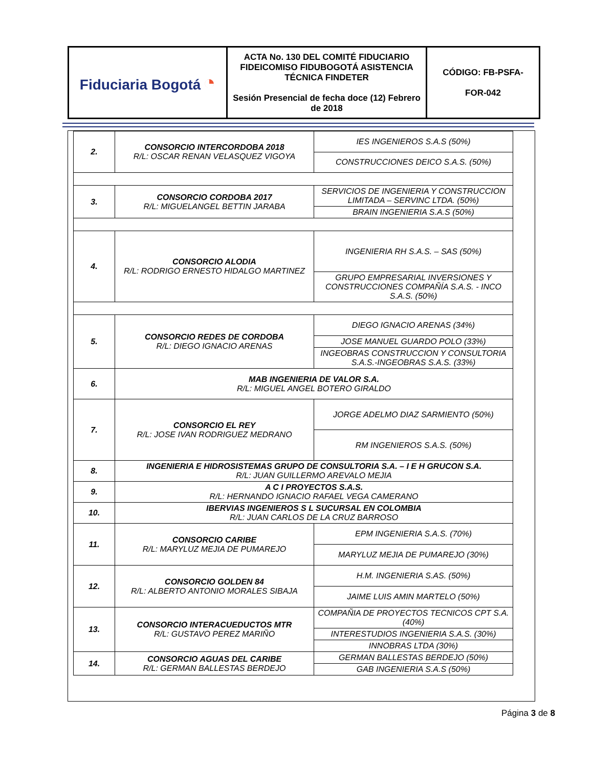| Fiduciaria Bogotá ◔ | ACTA No. 130 DEL COMITÉ FIDUCIARIO FIDEICOMISO FIDUBOGOTÁ ASISTENCIA TÉCNICA FINDETER Sesión Presencial de fecha doce (12) Febrero de 2018 | CÓDIGO: FB-PSFA- FOR-042 |
| 2. | CONSORCIO INTERCORDOBA 2018 R/L: OSCAR RENAN VELASQUEZ VIGOYA | IES INGENIEROS S.A.S (50%) |
| | | CONSTRUCCIONES DEICO S.A.S. (50%) |
| 3. | CONSORCIO CORDOBA 2017 R/L: MIGUELANGEL BETTIN JARABA | SERVICIOS DE INGENIERIA Y CONSTRUCCION LIMITADA – SERVINC LTDA. (50%) |
| | | BRAIN INGENIERIA S.A.S (50%) |
| 4. | CONSORCIO ALODIA R/L: RODRIGO ERNESTO HIDALGO MARTINEZ | INGENIERIA RH S.A.S. – SAS (50%) |
| | | GRUPO EMPRESARIAL INVERSIONES Y CONSTRUCCIONES COMPAÑÍA S.A.S. - INCO S.A.S. (50%) |
| 5. | CONSORCIO REDES DE CORDOBA R/L: DIEGO IGNACIO ARENAS | DIEGO IGNACIO ARENAS (34%) |
| | | JOSE MANUEL GUARDO POLO (33%) |
| | | INGEOBRAS CONSTRUCCION Y CONSULTORIA S.A.S.-INGEOBRAS S.A.S. (33%) |
| 6. | MAB INGENIERIA DE VALOR S.A. R/L: MIGUEL ANGEL BOTERO GIRALDO | |
| 7. | CONSORCIO EL REY R/L: JOSE IVAN RODRIGUEZ MEDRANO | JORGE ADELMO DIAZ SARMIENTO (50%) |
| | | RM INGENIEROS S.A.S. (50%) |
| 8. | INGENIERIA E HIDROSISTEMAS GRUPO DE CONSULTORIA S.A. – I E H GRUCON S.A. R/L: JUAN GUILLERMO AREVALO MEJIA | |
| 9. | A C I PROYECTOS S.A.S. R/L: HERNANDO IGNACIO RAFAEL VEGA CAMERANO | |
| 10. | IBERVIAS INGENIEROS S L SUCURSAL EN COLOMBIA R/L: JUAN CARLOS DE LA CRUZ BARROSO | |
| 11. | CONSORCIO CARIBE R/L: MARYLUZ MEJIA DE PUMAREJO | EPM INGENIERIA S.A.S. (70%) |
| | | MARYLUZ MEJIA DE PUMAREJO (30%) |
| 12. | CONSORCIO GOLDEN 84 R/L: ALBERTO ANTONIO MORALES SIBAJA | H.M. INGENIERIA S.AS. (50%) |
| | | JAIME LUIS AMIN MARTELO (50%) |
| 13. | CONSORCIO INTERACUEDUCTOS MTR R/L: GUSTAVO PEREZ MARIÑO | COMPAÑIA DE PROYECTOS TECNICOS CPT S.A. (40%) |
| | | INTERESTUDIOS INGENIERIA S.A.S. (30%) |
| | | INNOBRAS LTDA (30%) |
| 14. | CONSORCIO AGUAS DEL CARIBE R/L: GERMAN BALLESTAS BERDEJO | GERMAN BALLESTAS BERDEJO (50%) |
| | | GAB INGENIERIA S.A.S (50%) |
Página 3 de 8